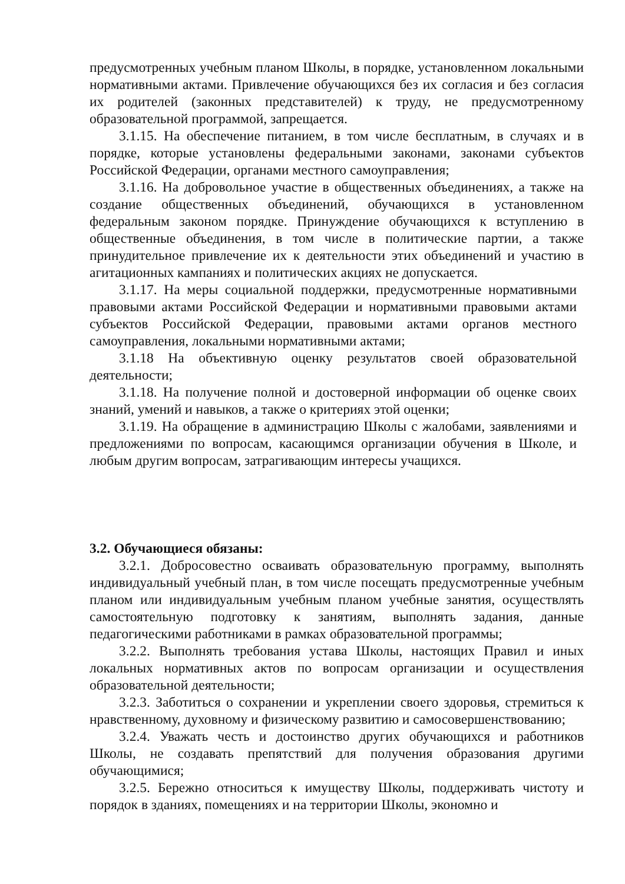предусмотренных учебным планом Школы, в порядке, установленном локальными нормативными актами. Привлечение обучающихся без их согласия и без согласия их родителей (законных представителей) к труду, не предусмотренному образовательной программой, запрещается.
3.1.15. На обеспечение питанием, в том числе бесплатным, в случаях и в порядке, которые установлены федеральными законами, законами субъектов Российской Федерации, органами местного самоуправления;
3.1.16. На добровольное участие в общественных объединениях, а также на создание общественных объединений, обучающихся в установленном федеральным законом порядке. Принуждение обучающихся к вступлению в общественные объединения, в том числе в политические партии, а также принудительное привлечение их к деятельности этих объединений и участию в агитационных кампаниях и политических акциях не допускается.
3.1.17. На меры социальной поддержки, предусмотренные нормативными правовыми актами Российской Федерации и нормативными правовыми актами субъектов Российской Федерации, правовыми актами органов местного самоуправления, локальными нормативными актами;
3.1.18 На объективную оценку результатов своей образовательной деятельности;
3.1.18. На получение полной и достоверной информации об оценке своих знаний, умений и навыков, а также о критериях этой оценки;
3.1.19. На обращение в администрацию Школы с жалобами, заявлениями и предложениями по вопросам, касающимся организации обучения в Школе, и любым другим вопросам, затрагивающим интересы учащихся.
3.2. Обучающиеся обязаны:
3.2.1. Добросовестно осваивать образовательную программу, выполнять индивидуальный учебный план, в том числе посещать предусмотренные учебным планом или индивидуальным учебным планом учебные занятия, осуществлять самостоятельную подготовку к занятиям, выполнять задания, данные педагогическими работниками в рамках образовательной программы;
3.2.2. Выполнять требования устава Школы, настоящих Правил и иных локальных нормативных актов по вопросам организации и осуществления образовательной деятельности;
3.2.3. Заботиться о сохранении и укреплении своего здоровья, стремиться к нравственному, духовному и физическому развитию и самосовершенствованию;
3.2.4. Уважать честь и достоинство других обучающихся и работников Школы, не создавать препятствий для получения образования другими обучающимися;
3.2.5. Бережно относиться к имуществу Школы, поддерживать чистоту и порядок в зданиях, помещениях и на территории Школы, экономно и